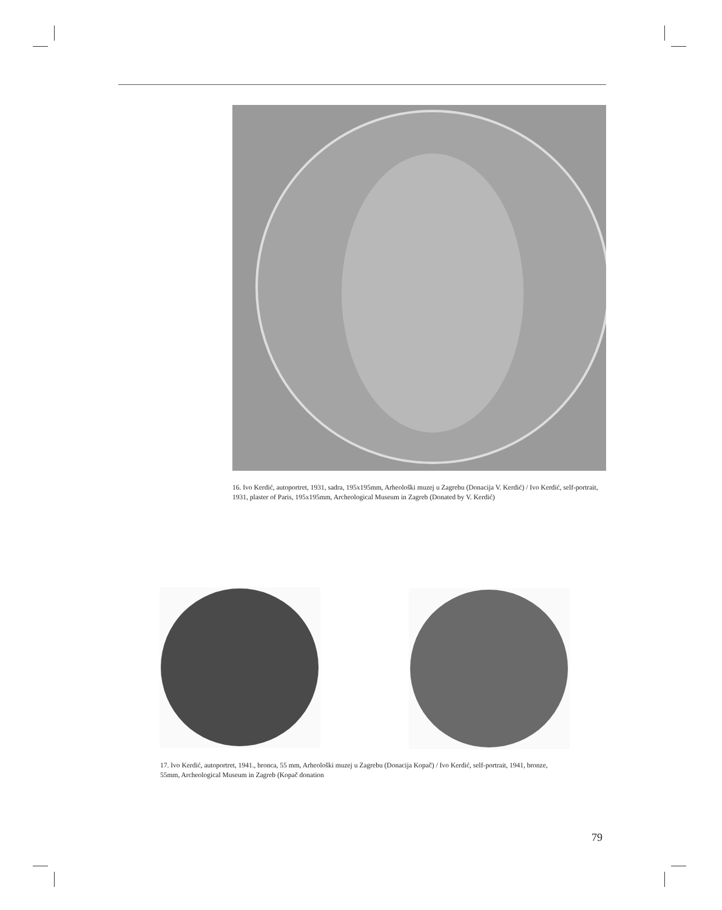16. Ivo Kerdić, autoportret, 1931, sadra, 195x195mm, Arheološki muzej u Zagrebu (Donacija V. Kerdić) / Ivo Kerdić, self-portrait, 1931, plaster of Paris, 195x195mm, Archeological Museum in Zagreb (Donated by V. Kerdić)
17. Ivo Kerdić, autoportret, 1941., bronca, 55 mm, Arheološki muzej u Zagrebu (Donacija Kopač) / Ivo Kerdić, self-portrait, 1941, bronze, 55mm, Archeological Museum in Zagreb (Kopač donation
79